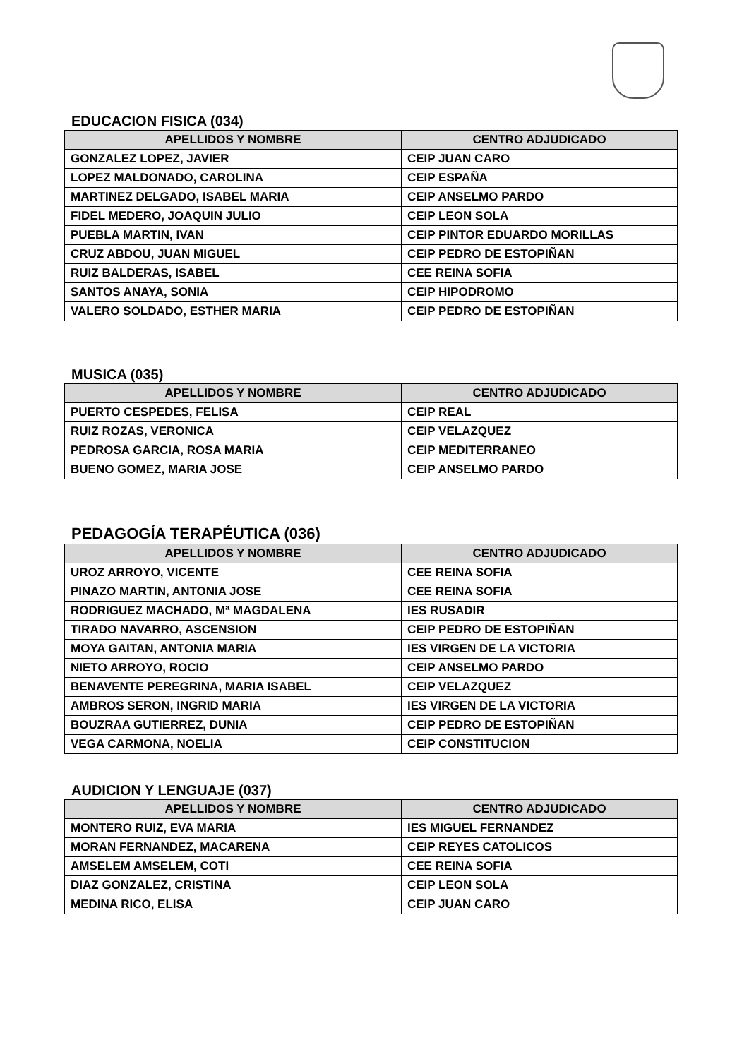EDUCACION FISICA (034)
| APELLIDOS Y NOMBRE | CENTRO ADJUDICADO |
| --- | --- |
| GONZALEZ LOPEZ, JAVIER | CEIP JUAN CARO |
| LOPEZ MALDONADO, CAROLINA | CEIP ESPAÑA |
| MARTINEZ DELGADO, ISABEL MARIA | CEIP ANSELMO PARDO |
| FIDEL MEDERO, JOAQUIN JULIO | CEIP LEON SOLA |
| PUEBLA MARTIN, IVAN | CEIP PINTOR EDUARDO MORILLAS |
| CRUZ ABDOU, JUAN MIGUEL | CEIP PEDRO DE ESTOPIÑAN |
| RUIZ BALDERAS, ISABEL | CEE REINA SOFIA |
| SANTOS ANAYA, SONIA | CEIP HIPODROMO |
| VALERO SOLDADO, ESTHER MARIA | CEIP PEDRO DE ESTOPIÑAN |
MUSICA (035)
| APELLIDOS Y NOMBRE | CENTRO ADJUDICADO |
| --- | --- |
| PUERTO CESPEDES, FELISA | CEIP REAL |
| RUIZ ROZAS, VERONICA | CEIP VELAZQUEZ |
| PEDROSA GARCIA, ROSA MARIA | CEIP MEDITERRANEO |
| BUENO GOMEZ, MARIA JOSE | CEIP ANSELMO PARDO |
PEDAGOGÍA TERAPÉUTICA (036)
| APELLIDOS Y NOMBRE | CENTRO ADJUDICADO |
| --- | --- |
| UROZ ARROYO, VICENTE | CEE REINA SOFIA |
| PINAZO MARTIN, ANTONIA JOSE | CEE REINA SOFIA |
| RODRIGUEZ MACHADO, Mª MAGDALENA | IES RUSADIR |
| TIRADO NAVARRO, ASCENSION | CEIP PEDRO DE ESTOPIÑAN |
| MOYA GAITAN, ANTONIA MARIA | IES VIRGEN DE LA VICTORIA |
| NIETO ARROYO, ROCIO | CEIP ANSELMO PARDO |
| BENAVENTE PEREGRINA, MARIA ISABEL | CEIP VELAZQUEZ |
| AMBROS SERON, INGRID MARIA | IES VIRGEN DE LA VICTORIA |
| BOUZRAA GUTIERREZ, DUNIA | CEIP PEDRO DE ESTOPIÑAN |
| VEGA CARMONA, NOELIA | CEIP CONSTITUCION |
AUDICION Y LENGUAJE (037)
| APELLIDOS Y NOMBRE | CENTRO ADJUDICADO |
| --- | --- |
| MONTERO RUIZ, EVA MARIA | IES MIGUEL FERNANDEZ |
| MORAN FERNANDEZ, MACARENA | CEIP REYES CATOLICOS |
| AMSELEM AMSELEM, COTI | CEE REINA SOFIA |
| DIAZ GONZALEZ, CRISTINA | CEIP LEON SOLA |
| MEDINA RICO, ELISA | CEIP JUAN CARO |